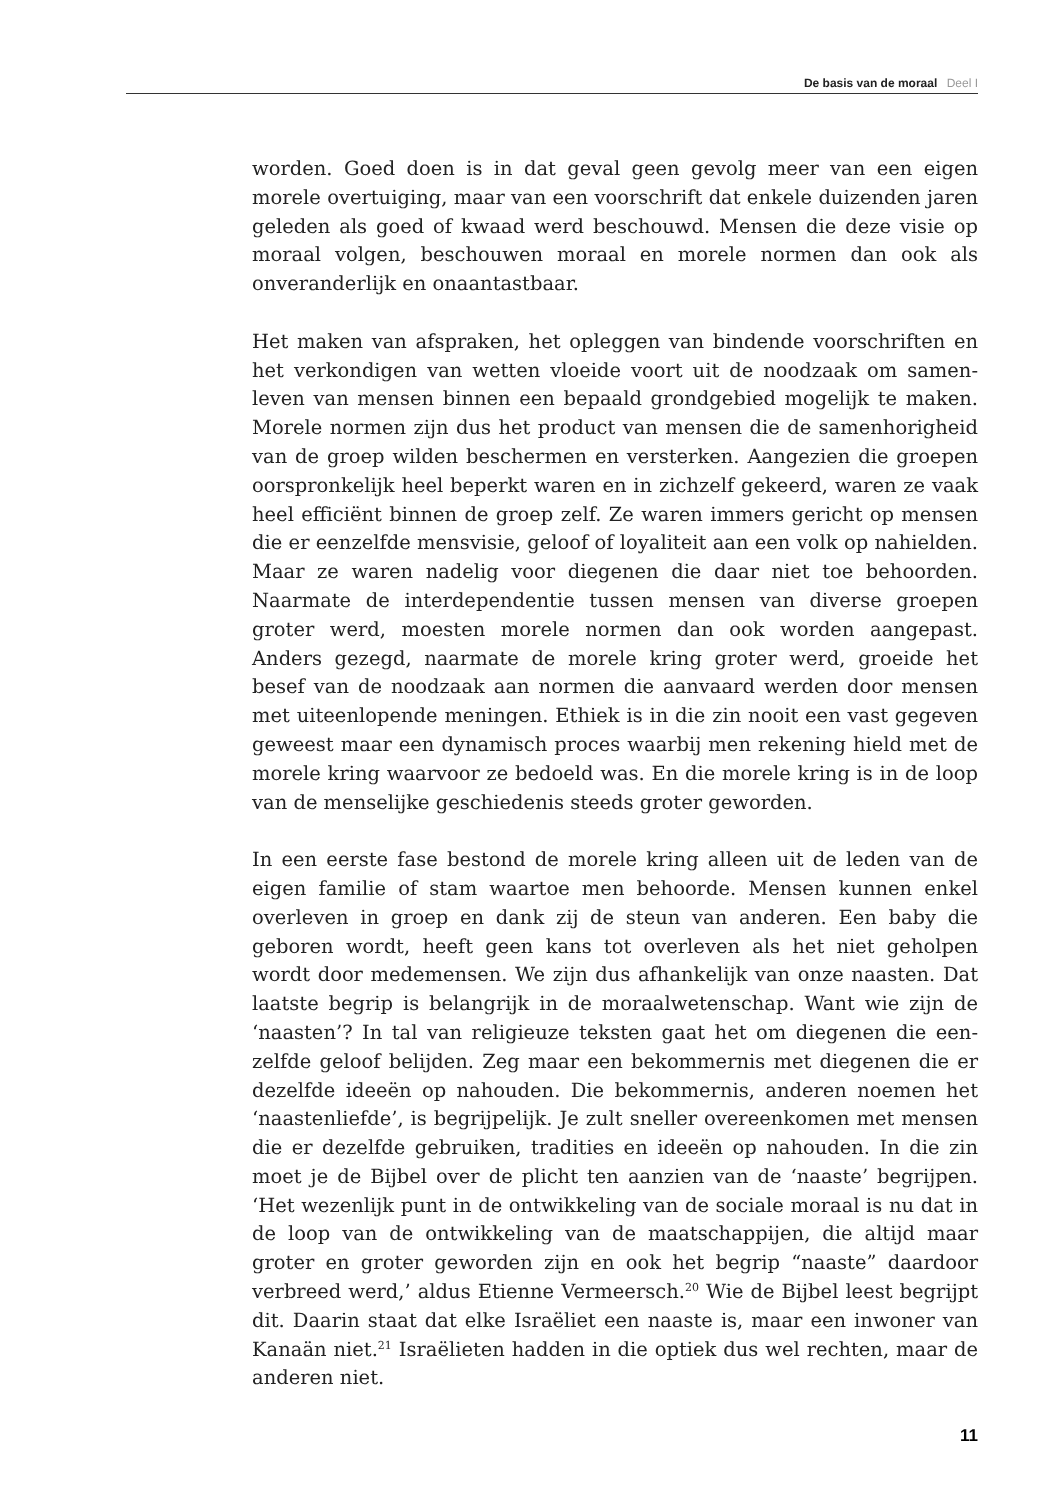De basis van de moraal Deel I
worden. Goed doen is in dat geval geen gevolg meer van een eigen morele overtuiging, maar van een voorschrift dat enkele duizenden jaren geleden als goed of kwaad werd beschouwd. Mensen die deze visie op moraal volgen, beschouwen moraal en morele normen dan ook als onveranderlijk en onaantastbaar.
Het maken van afspraken, het opleggen van bindende voorschriften en het verkondigen van wetten vloeide voort uit de noodzaak om samen­leven van mensen binnen een bepaald grondgebied mogelijk te maken. Morele normen zijn dus het product van mensen die de samenhorigheid van de groep wilden beschermen en versterken. Aangezien die groepen oorspronkelijk heel beperkt waren en in zichzelf gekeerd, waren ze vaak heel efficiënt binnen de groep zelf. Ze waren immers gericht op mensen die er eenzelfde mensvisie, geloof of loyaliteit aan een volk op nahielden. Maar ze waren nadelig voor diegenen die daar niet toe behoorden. Naarmate de interdependentie tussen mensen van diverse groepen groter werd, moesten morele normen dan ook worden aange­past. Anders gezegd, naarmate de morele kring groter werd, groeide het besef van de noodzaak aan normen die aanvaard werden door mensen met uiteenlopende meningen. Ethiek is in die zin nooit een vast gegeven geweest maar een dynamisch proces waarbij men rekening hield met de morele kring waarvoor ze bedoeld was. En die morele kring is in de loop van de menselijke geschiedenis steeds groter geworden.
In een eerste fase bestond de morele kring alleen uit de leden van de eigen familie of stam waartoe men behoorde. Mensen kunnen enkel overleven in groep en dank zij de steun van anderen. Een baby die geboren wordt, heeft geen kans tot overleven als het niet geholpen wordt door medemensen. We zijn dus afhankelijk van onze naasten. Dat laatste begrip is belangrijk in de moraalwetenschap. Want wie zijn de ‘naasten’? In tal van religieuze teksten gaat het om diegenen die een­zelfde geloof belijden. Zeg maar een bekommernis met diegenen die er dezelfde ideeën op nahouden. Die bekommernis, anderen noemen het ‘naastenliefde’, is begrijpelijk. Je zult sneller overeenkomen met mensen die er dezelfde gebruiken, tradities en ideeën op nahouden. In die zin moet je de Bijbel over de plicht ten aanzien van de ‘naaste’ begrijpen. ‘Het wezenlijk punt in de ontwikkeling van de sociale moraal is nu dat in de loop van de ontwikkeling van de maatschappijen, die altijd maar groter en groter geworden zijn en ook het begrip “naaste” daardoor verbreed werd,’ aldus Etienne Vermeersch.<sup>20</sup> Wie de Bijbel leest begrijpt dit. Daarin staat dat elke Israëliet een naaste is, maar een inwoner van Kanaän niet.<sup>21</sup> Israëlieten hadden in die optiek dus wel rechten, maar de anderen niet.
11